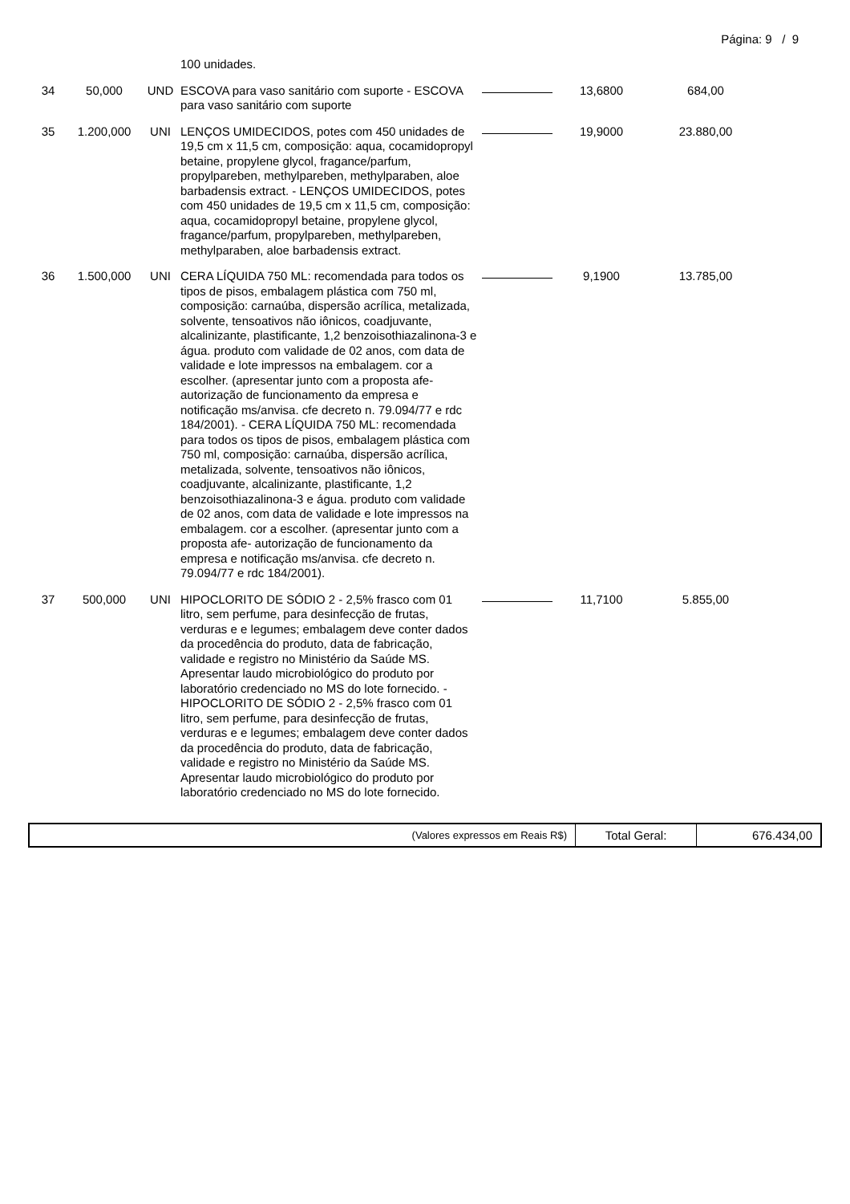Página: 9 / 9
| | | | 100 unidades. | | | |
| 34 | 50,000 | UND | ESCOVA para vaso sanitário com suporte - ESCOVA para vaso sanitário com suporte | | 13,6800 | 684,00 |
| 35 | 1.200,000 | UNI | LENÇOS UMIDECIDOS, potes com 450 unidades de 19,5 cm x 11,5 cm, composição: aqua, cocamidopropyl betaine, propylene glycol, fragance/parfum, propylpareben, methylpareben, methylparaben, aloe barbadensis extract. - LENÇOS UMIDECIDOS, potes com 450 unidades de 19,5 cm x 11,5 cm, composição: aqua, cocamidopropyl betaine, propylene glycol, fragance/parfum, propylpareben, methylpareben, methylparaben, aloe barbadensis extract. | | 19,9000 | 23.880,00 |
| 36 | 1.500,000 | UNI | CERA LÍQUIDA 750 ML: recomendada para todos os tipos de pisos, embalagem plástica com 750 ml, composição: carnaúba, dispersão acrílica, metalizada, solvente, tensoativos não iônicos, coadjuvante, alcalinizante, plastificante, 1,2 benzoisothiazalinona-3 e água. produto com validade de 02 anos, com data de validade e lote impressos na embalagem. cor a escolher. (apresentar junto com a proposta afe- autorização de funcionamento da empresa e notificação ms/anvisa. cfe decreto n. 79.094/77 e rdc 184/2001). - CERA LÍQUIDA 750 ML: recomendada para todos os tipos de pisos, embalagem plástica com 750 ml, composição: carnaúba, dispersão acrílica, metalizada, solvente, tensoativos não iônicos, coadjuvante, alcalinizante, plastificante, 1,2 benzoisothiazalinona-3 e água. produto com validade de 02 anos, com data de validade e lote impressos na embalagem. cor a escolher. (apresentar junto com a proposta afe- autorização de funcionamento da empresa e notificação ms/anvisa. cfe decreto n. 79.094/77 e rdc 184/2001). | | 9,1900 | 13.785,00 |
| 37 | 500,000 | UNI | HIPOCLORITO DE SÓDIO 2 - 2,5% frasco com 01 litro, sem perfume, para desinfecção de frutas, verduras e e legumes; embalagem deve conter dados da procedência do produto, data de fabricação, validade e registro no Ministério da Saúde MS. Apresentar laudo microbiológico do produto por laboratório credenciado no MS do lote fornecido. - HIPOCLORITO DE SÓDIO 2 - 2,5% frasco com 01 litro, sem perfume, para desinfecção de frutas, verduras e e legumes; embalagem deve conter dados da procedência do produto, data de fabricação, validade e registro no Ministério da Saúde MS. Apresentar laudo microbiológico do produto por laboratório credenciado no MS do lote fornecido. | | 11,7100 | 5.855,00 |
| (Valores expressos em Reais R$) | Total Geral: | 676.434,00 |